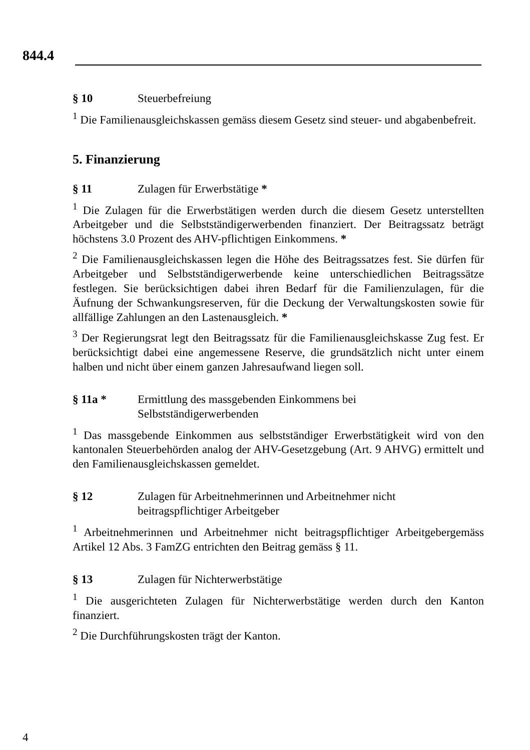844.4
§ 10 Steuerbefreiung
<sup>1</sup> Die Familienausgleichskassen gemäss diesem Gesetz sind steuer- und abgabenbefreit.
5. Finanzierung
§ 11 Zulagen für Erwerbstätige *
<sup>1</sup> Die Zulagen für die Erwerbstätigen werden durch die diesem Gesetz unterstellten Arbeitgeber und die Selbstständigerwerbenden finanziert. Der Beitragssatz beträgt höchstens 3.0 Prozent des AHV-pflichtigen Einkommens. *
<sup>2</sup> Die Familienausgleichskassen legen die Höhe des Beitragssatzes fest. Sie dürfen für Arbeitgeber und Selbstständigerwerbende keine unterschiedlichen Beitragssätze festlegen. Sie berücksichtigen dabei ihren Bedarf für die Familienzulagen, für die Äufnung der Schwankungsreserven, für die Deckung der Verwaltungskosten sowie für allfällige Zahlungen an den Lastenausgleich. *
<sup>3</sup> Der Regierungsrat legt den Beitragssatz für die Familienausgleichskasse Zug fest. Er berücksichtigt dabei eine angemessene Reserve, die grundsätzlich nicht unter einem halben und nicht über einem ganzen Jahresaufwand liegen soll.
§ 11a * Ermittlung des massgebenden Einkommens bei
Selbstständigerwerbenden
<sup>1</sup> Das massgebende Einkommen aus selbstständiger Erwerbstätigkeit wird von den kantonalen Steuerbehörden analog der AHV-Gesetzgebung (Art. 9 AHVG) ermittelt und den Familienausgleichskassen gemeldet.
§ 12 Zulagen für Arbeitnehmerinnen und Arbeitnehmer nicht
beitragspflichtiger Arbeitgeber
<sup>1</sup> Arbeitnehmerinnen und Arbeitnehmer nicht beitragspflichtiger Arbeitgebergemäss Artikel 12 Abs. 3 FamZG entrichten den Beitrag gemäss § 11.
§ 13 Zulagen für Nichterwerbstätige
<sup>1</sup> Die ausgerichteten Zulagen für Nichterwerbstätige werden durch den Kanton finanziert.
<sup>2</sup> Die Durchführungskosten trägt der Kanton.
4